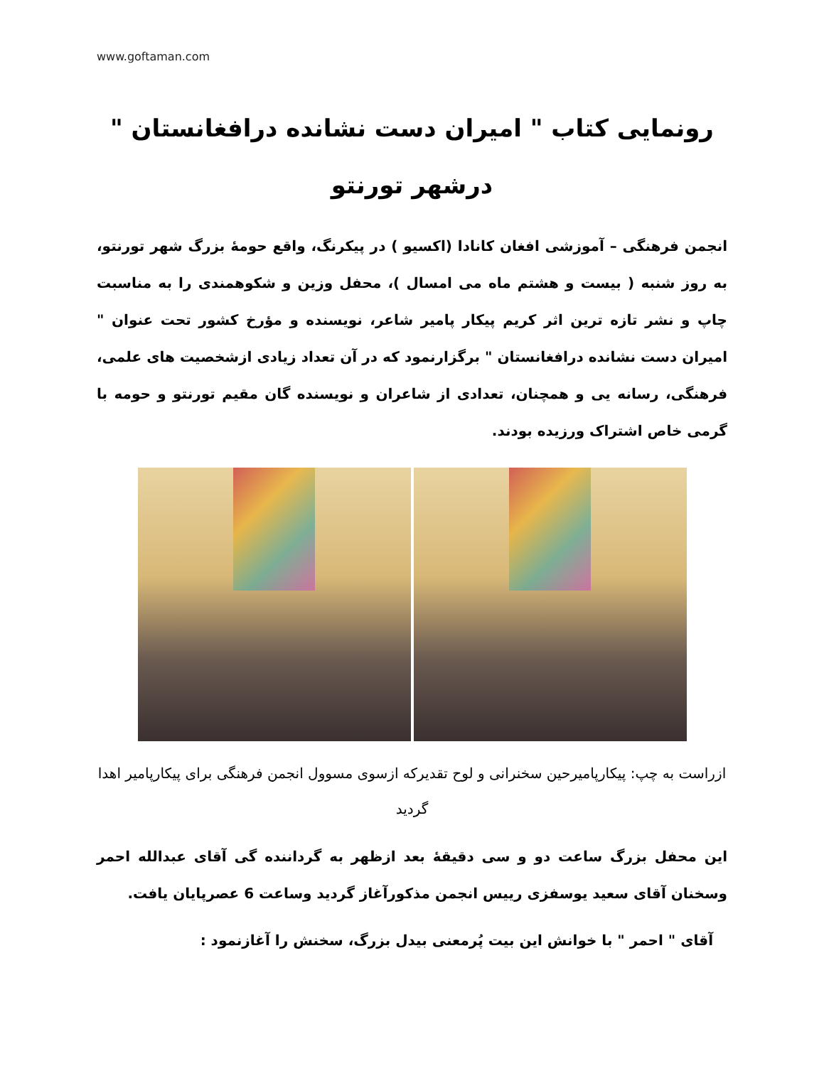www.goftaman.com
رونمایی کتاب " امیران دست نشانده درافغانستان "
درشهر تورنتو
انجمن فرهنگی – آموزشی افغان کانادا (اکسیو ) در پیکرنگ، واقع حومۀ بزرگ شهر تورنتو، به روز شنبه ( بیست و هشتم ماه می امسال )، محفل وزین و شکوهمندی را به مناسبت چاپ و نشر تازه ترین اثر کریم پیکار پامیر شاعر، نویسنده و مؤرخ کشور تحت عنوان " امیران دست نشانده درافغانستان " برگزارنمود که در آن تعداد زیادی ازشخصیت های علمی، فرهنگی، رسانه یی و همچنان، تعدادی از شاعران و نویسنده گان مقیم تورنتو و حومه با گرمی خاص اشتراک ورزیده بودند.
ازراست به چپ: پیکارپامیرحین سخنرانی و لوح تقدیرکه ازسوی مسوول انجمن فرهنگی برای پیکارپامیر اهدا گردید
این محفل بزرگ ساعت دو و سی دقیقۀ بعد ازظهر به گرداننده گی آقای عبدالله احمر وسخنان آقای سعید یوسفزی رییس انجمن مذکورآغاز گردید وساعت 6 عصرپایان یافت.
آقای " احمر " با خوانش این بیت پُرمعنی بیدل بزرگ، سخنش را آغازنمود :